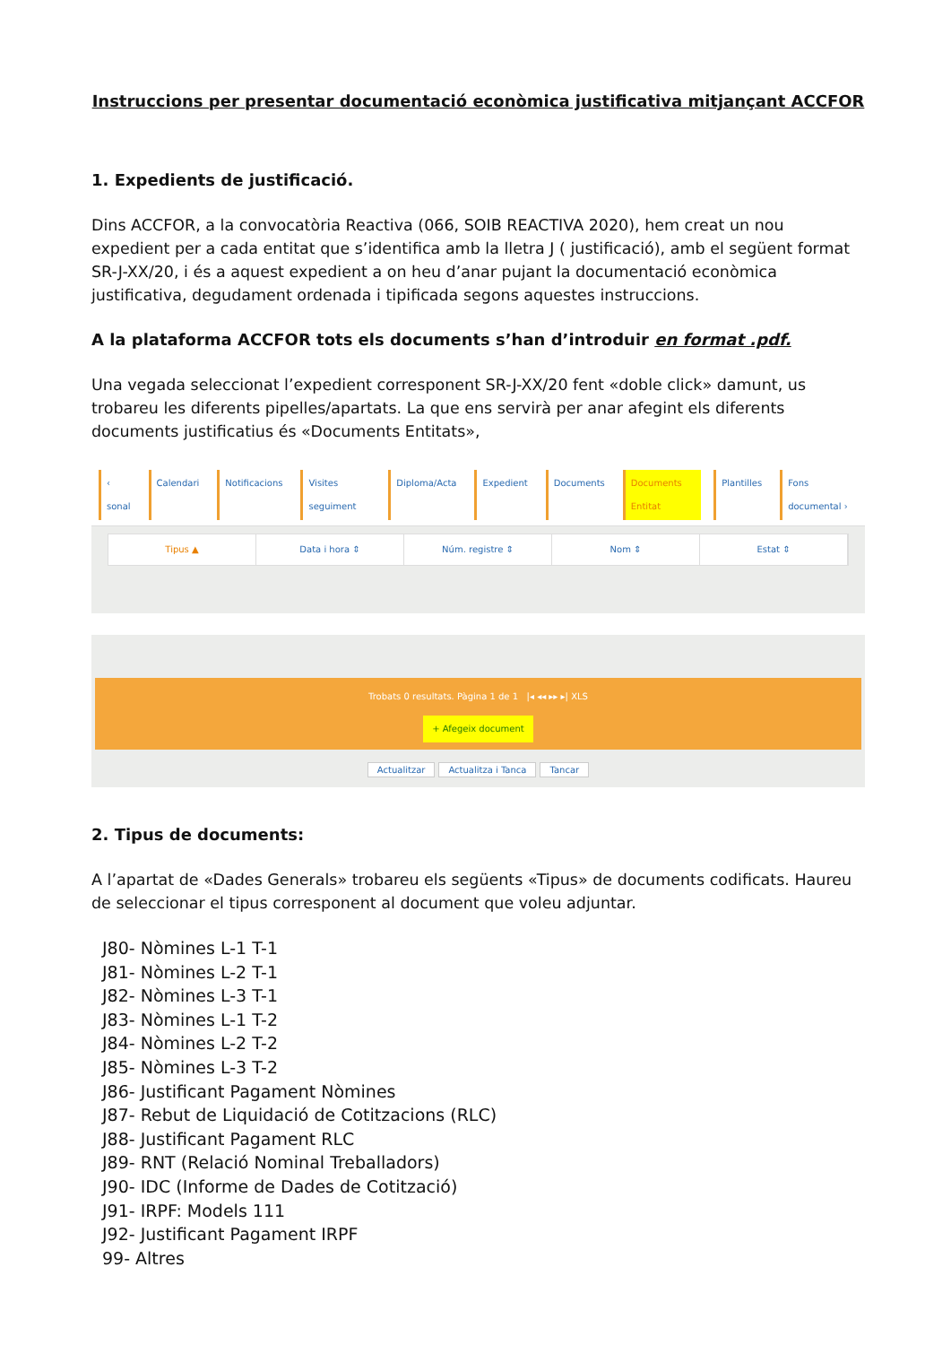Instruccions per presentar documentació econòmica justificativa mitjançant ACCFOR
1. Expedients de justificació.
Dins ACCFOR, a la convocatòria Reactiva (066, SOIB REACTIVA 2020), hem creat un nou expedient per a cada entitat que s’identifica amb la lletra J ( justificació), amb el següent format SR-J-XX/20, i és a aquest expedient a on heu d’anar pujant la documentació econòmica justificativa, degudament ordenada i tipificada segons aquestes instruccions.
A la plataforma ACCFOR tots els documents s’han d’introduir en format .pdf.
Una vegada seleccionat l’expedient corresponent SR-J-XX/20 fent «doble click» damunt, us trobareu les diferents pipelles/apartats. La que ens servirà per anar afegint els diferents documents justificatius és «Documents Entitats»,
‹ sonal Calendari Notificacions Visites seguiment Diploma/Acta Expedient Documents Documents Entitat Plantilles Fons documental ›
Tipus ▲ Data i hora ⇕ Núm. registre ⇕ Nom ⇕ Estat ⇕
Trobats 0 resultats. Pàgina 1 de 1 |◂ ◂◂ ▸▸ ▸| XLS
+ Afegeix document
Actualitzar Actualitza i Tanca Tancar
2. Tipus de documents:
A l’apartat de «Dades Generals» trobareu els següents «Tipus» de documents codificats. Haureu de seleccionar el tipus corresponent al document que voleu adjuntar.
J80- Nòmines L-1 T-1
J81- Nòmines L-2 T-1
J82- Nòmines L-3 T-1
J83- Nòmines L-1 T-2
J84- Nòmines L-2 T-2
J85- Nòmines L-3 T-2
J86- Justificant Pagament Nòmines
J87- Rebut de Liquidació de Cotitzacions (RLC)
J88- Justificant Pagament RLC
J89- RNT (Relació Nominal Treballadors)
J90- IDC (Informe de Dades de Cotització)
J91- IRPF: Models 111
J92- Justificant Pagament IRPF
99- Altres